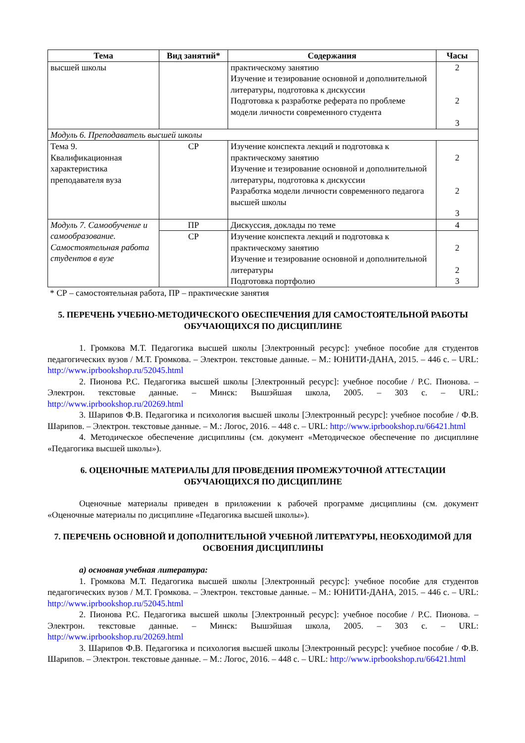| Тема | Вид занятий* | Содержания | Часы |
| --- | --- | --- | --- |
| высшей школы | | практическому занятию Изучение и тезирование основной и дополнительной литературы, подготовка к дискуссии Подготовка к разработке реферата по проблеме модели личности современного студента | 2 2 3 |
| Модуль 6. Преподаватель высшей школы | | | |
| Тема 9. Квалификационная характеристика преподавателя вуза | СР | Изучение конспекта лекций и подготовка к практическому занятию Изучение и тезирование основной и дополнительной литературы, подготовка к дискуссии Разработка модели личности современного педагога высшей школы | 2 2 3 |
| Модуль 7. Самообучение и самообразование. Самостоятельная работа студентов в вузе | ПР | Дискуссия, доклады по теме | 4 |
| | СР | Изучение конспекта лекций и подготовка к практическому занятию Изучение и тезирование основной и дополнительной литературы Подготовка портфолио | 2 2 3 |
* СР – самостоятельная работа, ПР – практические занятия
5. ПЕРЕЧЕНЬ УЧЕБНО-МЕТОДИЧЕСКОГО ОБЕСПЕЧЕНИЯ ДЛЯ САМОСТОЯТЕЛЬНОЙ РАБОТЫ ОБУЧАЮЩИХСЯ ПО ДИСЦИПЛИНЕ
1. Громкова М.Т. Педагогика высшей школы [Электронный ресурс]: учебное пособие для студентов педагогических вузов / М.Т. Громкова. – Электрон. текстовые данные. – М.: ЮНИТИ-ДАНА, 2015. – 446 c. – URL: http://www.iprbookshop.ru/52045.html
2. Пионова Р.С. Педагогика высшей школы [Электронный ресурс]: учебное пособие / Р.С. Пионова. – Электрон. текстовые данные. – Минск: Вышэйшая школа, 2005. – 303 c. – URL: http://www.iprbookshop.ru/20269.html
3. Шарипов Ф.В. Педагогика и психология высшей школы [Электронный ресурс]: учебное пособие / Ф.В. Шарипов. – Электрон. текстовые данные. – М.: Логос, 2016. – 448 c. – URL: http://www.iprbookshop.ru/66421.html
4. Методическое обеспечение дисциплины (см. документ «Методическое обеспечение по дисциплине «Педагогика высшей школы»).
6. ОЦЕНОЧНЫЕ МАТЕРИАЛЫ ДЛЯ ПРОВЕДЕНИЯ ПРОМЕЖУТОЧНОЙ АТТЕСТАЦИИ ОБУЧАЮЩИХСЯ ПО ДИСЦИПЛИНЕ
Оценочные материалы приведен в приложении к рабочей программе дисциплины (см. документ «Оценочные материалы по дисциплине «Педагогика высшей школы»).
7. ПЕРЕЧЕНЬ ОСНОВНОЙ И ДОПОЛНИТЕЛЬНОЙ УЧЕБНОЙ ЛИТЕРАТУРЫ, НЕОБХОДИМОЙ ДЛЯ ОСВОЕНИЯ ДИСЦИПЛИНЫ
а) основная учебная литература:
1. Громкова М.Т. Педагогика высшей школы [Электронный ресурс]: учебное пособие для студентов педагогических вузов / М.Т. Громкова. – Электрон. текстовые данные. – М.: ЮНИТИ-ДАНА, 2015. – 446 c. – URL: http://www.iprbookshop.ru/52045.html
2. Пионова Р.С. Педагогика высшей школы [Электронный ресурс]: учебное пособие / Р.С. Пионова. – Электрон. текстовые данные. – Минск: Вышэйшая школа, 2005. – 303 c. – URL: http://www.iprbookshop.ru/20269.html
3. Шарипов Ф.В. Педагогика и психология высшей школы [Электронный ресурс]: учебное пособие / Ф.В. Шарипов. – Электрон. текстовые данные. – М.: Логос, 2016. – 448 c. – URL: http://www.iprbookshop.ru/66421.html